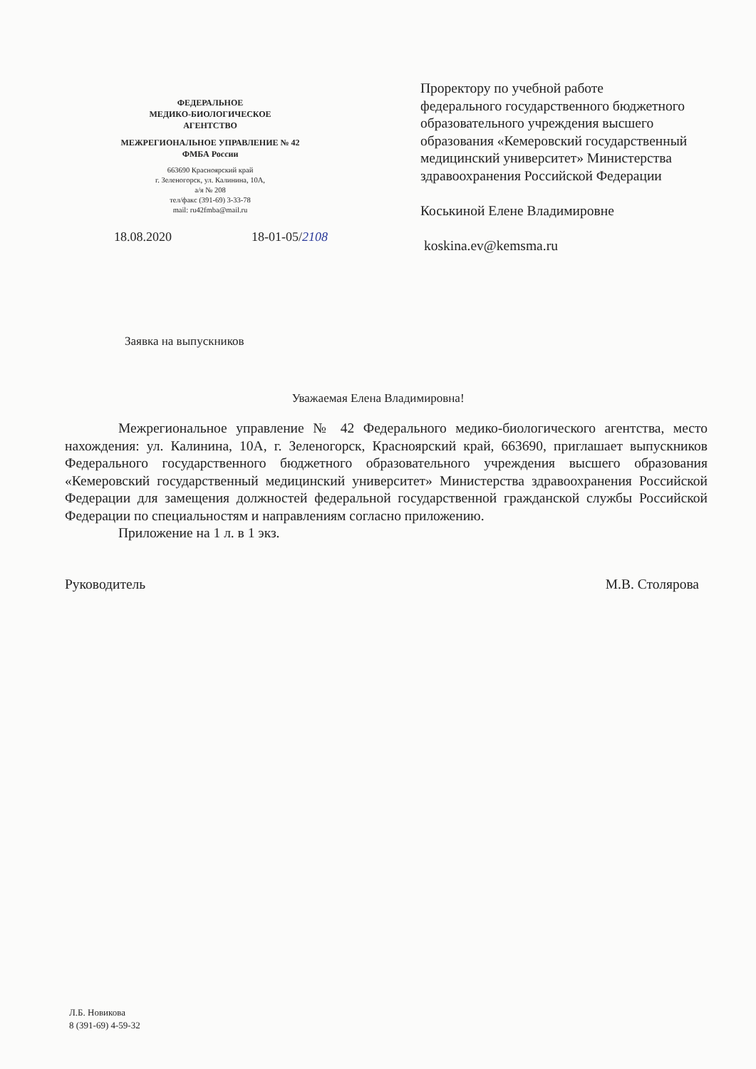ФЕДЕРАЛЬНОЕ
МЕДИКО-БИОЛОГИЧЕСКОЕ
АГЕНТСТВО
МЕЖРЕГИОНАЛЬНОЕ УПРАВЛЕНИЕ № 42
ФМБА России
663690 Красноярский край
г. Зеленогорск, ул. Калинина, 10А,
а/я № 208
тел/факс (391-69) 3-33-78
mail: ru42fmba@mail.ru
18.08.2020 18-01-05/2108
Проректору по учебной работе
федерального государственного бюджетного
образовательного учреждения высшего
образования «Кемеровский государственный
медицинский университет» Министерства
здравоохранения Российской Федерации
Коськиной Елене Владимировне
koskina.ev@kemsma.ru
Заявка на выпускников
Уважаемая Елена Владимировна!
Межрегиональное управление № 42 Федерального медико-биологического агентства, место нахождения: ул. Калинина, 10А, г. Зеленогорск, Красноярский край, 663690, приглашает выпускников Федерального государственного бюджетного образовательного учреждения высшего образования «Кемеровский государственный медицинский университет» Министерства здравоохранения Российской Федерации для замещения должностей федеральной государственной гражданской службы Российской Федерации по специальностям и направлениям согласно приложению.
Приложение на 1 л. в 1 экз.
Руководитель М.В. Столярова
Л.Б. Новикова
8 (391-69) 4-59-32